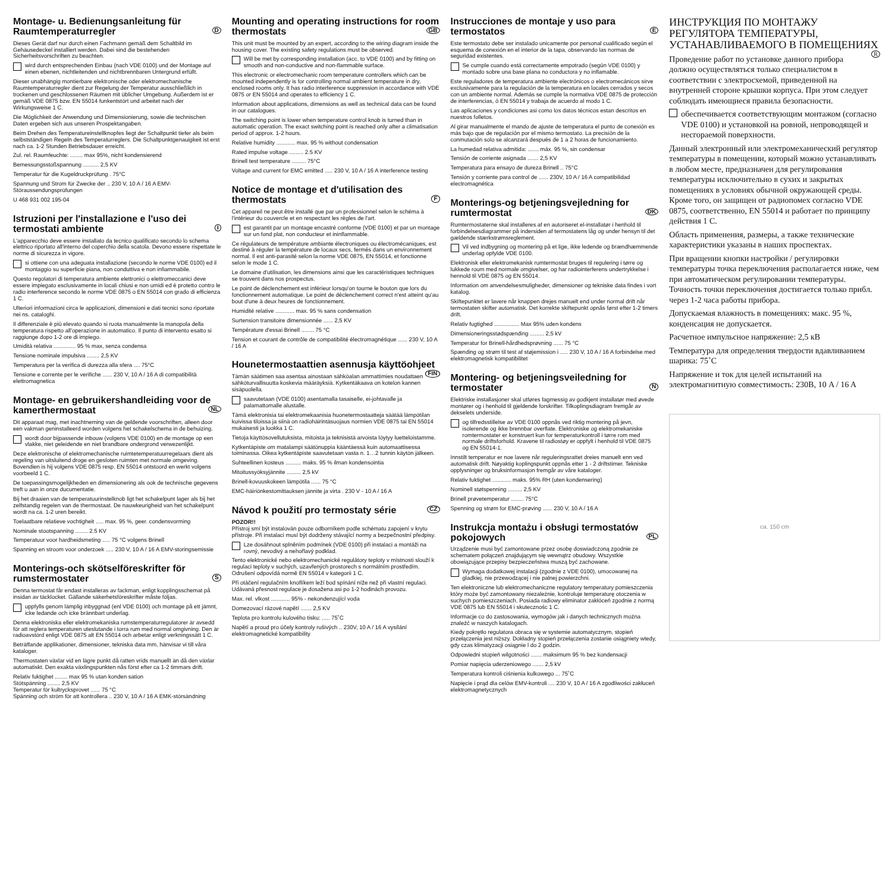Montage- u. Bedienungsanleitung für Raumtemperaturregler D
Dieses Gerät darf nur durch einen Fachmann gemäß dem Schaltbild im Gehäusedeckel installiert werden. Dabei sind die bestehenden Sicherheitsvorschriften zu beachten.
wird durch entsprechenden Einbau (nach VDE 0100) und der Montage auf einen ebenen, nichtleitenden und nichtbrennbaren Untergrund erfüllt.
Dieser unabhängig montierbare elektronische oder elektromechanische Raumtemperaturregler dient zur Regelung der Temperatur ausschließlich in trockenen und geschlossenen Räumen mit üblicher Umgebung. Außerdem ist er gemäß VDE 0875 bzw. EN 55014 funkentstört und arbeitet nach der Wirkungsweise 1 C.
Die Möglichkeit der Anwendung und Dimensionierung, sowie die technischen Daten ergeben sich aus unseren Prospektangaben.
Beim Drehen des Temperatureinstellknopfes liegt der Schaltpunkt tiefer als beim selbstständigen Regeln des Temperaturreglers. Die Schaltpunktgenauigkeit ist erst nach ca. 1-2 Stunden Betriebsdauer erreicht.
Zul. rel. Raumfeuchte: ........ max 95%, nicht kondensierend
Bemessungsstoßspannung .......... 2,5 KV
Temperatur für die Kugeldruckprüfung . 75°C
Spannung und Strom für Zwecke der .. 230 V, 10 A / 16 A EMV-Störaussendungsprüfungen
U 468 931 002 195-04
Istruzioni per l'installazione e l'uso dei termostati ambiente I
L'apparecchio deve essere installato da tecnico qualificato secondo lo schema elettrico riportato all'interno del coperchio della scatola. Devono essere rispettate le norme di sicurezza in vigore.
si ottiene con una adeguata installazione (secondo le norme VDE 0100) ed il montaggio su superficie piana, non conduttiva e non infiammabile.
Questo regolatori di temperatura ambiente elettronici o elettromeccanici deve essere impiegato esclusivamente in locali chiusi e non umidi ed è protetto contro le radio interference secondo le norme VDE 0875 o EN 55014 con grado di efficienza 1 C.
Ulteriori informazioni circa le applicazioni, dimensioni e dati tecnici sono riportate nei ns. cataloghi.
Il differenziale è più elevato quando si ruota manualmente la manopola della temperatura rispetto all'operazione in automatico. Il punto di intervento esatto si raggiunge dopo 1-2 ore di impiego.
Umidità relativa .............. 95 % max, senza condensa
Tensione nominale impulsiva ........ 2,5 KV
Temperatura per la verifica di durezza alla sfera .... 75°C
Tensione e corrente per le verifiche ...... 230 V, 10 A / 16 A di compatibilità elettromagnetica
Montage- en gebruikershandleiding voor de kamerthermostaat NL
Dit apparaat mag, met inachtneming van de geldende voorschriften, alleen door een vakman geninstalleerd worden volgens het schakelschema in de behuizing.
wordt door bijpassende inbouw (volgens VDE 0100) en de montage op een vlakke, niet geleidende en niet brandbare ondergrond verwezenlijkt.
Deze elektronische of elektromechanische ruimtetemperatuurregelaars dient als regeling van uitsluitend droge en gesloten ruimten met normale omgeving. Bovendien is hij volgens VDE 0875 resp. EN 55014 ontstoord en werkt volgens voorbeeld 1 C.
De toepassingsmogelijkheden en dimensionering als ook de technische gegevens treft u aan in onze ducumentatie.
Bij het draaien van de temperatuurinstelknob ligt het schakelpunt lager als bij het zelfstandig regelen van de thermostaat. De nauwkeurigheid van het schakelpunt wordt na ca. 1-2 uren bereikt.
Toelaatbare relatieve vochtigheit ..... max. 95 %, geer. condensvorming
Nominale stootspanning ........ 2.5 KV
Temperatuur voor hardheidsmeting ..... 75 °C volgens Brinell
Spanning en stroom voor onderzoek ..... 230 V, 10 A / 16 A EMV-storingsemissie
Monterings-och skötselföreskrifter för rumstermostater S
Denna termostat får endast installeras av fackman, enligt kopplingsschemat på insidan av täcklocket. Gällande säkerhetsföreskrifter måste följas.
uppfylls genom lämplig inbyggnad (enl VDE 0100) och montage på ett jämnt, icke ledande och icke brännbart underlag.
Denna elektroniska eller elektromekaniska rumstemperaturregulatorer är avsedd för att reglera temperaturen uteslutande i torra rum med normal omgivning. Den är radioavstörd enligt VDE 0875 alt EN 55014 och arbetar enligt verkningssätt 1 C.
Beträffande applikationer, dimensioner, tekniska data mm, hänvisar vi till våra kataloger.
Thermostaten växlar vid en lägre punkt då ratten vrids manuellt än då den växlar automatiskt. Den exakta växlingspunkten nås först efter ca 1-2 timmars drift.
Relativ fuktighet ........ max 95 % utan konden sation
Stötspänning ........ 2,5 KV
Temperatur för kultrycksprovet ...... 75 °C
Spänning och ström för att kontrollera .. 230 V, 10 A / 16 A EMK-störsändning
Mounting and operating instructions for room thermostats GB
This unit must be mounted by an expert, according to the wiring diagram inside the housing cover. The existing safety regulations must be observed.
Will be met by corresponding installation (acc. to VDE 0100) and by fitting on smooth and non-conductive and non-flammable surface.
This electronic or electromechanic room temperature controllers which can be mounted independently is for controlling normal ambient temperature in dry, enclosed rooms only. It has radio interference suppression in accordance with VDE 0875 or EN 55014 and operates to efficiency 1 C.
Information about applications, dimensions as well as technical data can be found in our catalogues.
The switching point is lower when temperature control knob is turned than in automatic operation. The exact switching point is reached only after a climatisation period of approx. 1-2 hours.
Relative humidity ............ max. 95 % without condensation
Rated impulse voltage ......... 2.5 KV
Brinell test temperature ......... 75°C
Voltage and current for EMC emitted ..... 230 V, 10 A / 16 A interference testing
Notice de montage et d'utilisation des thermostats F
Cet appareil ne peut être installé que par un professionnel selon le schéma à l'intérieur du couvercle et en respectant les règles de l'art.
est garantit par un montage encastré conforme (VDE 0100) et par un montage sur un fond plat, non conducteur et ininflammable.
Ce régulateurs de température ambiante électroniques ou électromécaniques, est destiné à réguler la température de locaux secs, fermés dans un environnement normal. Il est anti-parasité selon la norme VDE 0875, EN 55014, et fonctionne selon le mode 1 C.
Le domaine d'utilisation, les dimensions ainsi que les caractéristiques techniques se trouvent dans nos prospectus.
Le point de déclenchement est inférieur lorsqu'on tourne le bouton que lors du fonctionnement automatique. Le point de déclenchement correct n'est atteint qu'au bout d'une à deux heures de fonctionnement.
Humidité relative ............ max. 95 % sans condensation
Surtension transitoire dimensionnée ...... 2,5 KV
Température d'essai Brinell ........ 75 °C
Tension et courant de contrôle de compatibilité électromagnétique ...... 230 V, 10 A / 16 A
Hounetermostaattien asennusja käyttöohjeet FIN
Tämän säätimen saa asentaa ainostaan sähköalan ammattimies noudattaen sähköturvallisuutta koskevia määräyksiä. Kytkentäkaava on kotelon kannen sisäpuolella.
saavutetaan (VDE 0100) asentamalla tasaiselle, ei-johtavalle ja palamattomalle alustalle.
Tämä elektronisia tai elektromekaanisia huonetermostaatteja säätää lämpötilan kuivissa tiloissa ja siinä on radiohäirintäsuojaus normien VDE 0875 tai EN 55014 mukaisesti ja luokka 1 C.
Tietoja käyttösovellutuksista, mitoista ja teknisistä arvoista löytyy luetteloistamme.
Kytkentäpiste om matalampi säätönuppia kääntäessä kuin automaattisessa toiminassa. Oikea kytkentäpiste saavutetaan vasta n. 1…2 tunnin käytön jälkeen.
Suhteellinen kosteus .......... maks. 95 % ilman kondensointia
Mitoitussyöksyjännite ......... 2,5 kV
Brinell-kovuuskokeen lämpötila ...... 75 °C
EMC-häiriönkestomittauksen jännite ja virta . 230 V - 10 A / 16 A
Návod k použití pro termostaty série CZ
POZOR!!
Přístroj smí být instalován pouze odborníkem podle schématu zapojení v krytu přístroje. Při instalaci musí být dodrženy stávající normy a bezpečnostní předpisy.
Lze dosáhnout splněním podmínek (VDE 0100) při instalaci a montáži na rovný, nevodivý a nehořlavý podklad.
Tento elektronické nebo elektromechanické regulátory teploty v místnosti slouží k regulaci teploty v suchých, uzavřených prostorech s normálním prostředím. Odrušení odpovídá normě EN 55014 v kategorii 1 C.
Při otáčení regulačním knoflíkem leží bod spínání níže než při vlastní regulaci. Udávaná přesnost regulace je dosažena asi po 1-2 hodinách provozu.
Max. rel. vlkost ............ 95% - nekondenzující voda
Domezovací rázové napětí ....... 2,5 KV
Teplota pro kontrolu kulového tisku: ..... 75˚C
Napětí a proud pro účely kontroly rušivých .. 230V, 10 A / 16 A vysílání elektromagnetické kompatibility
Instrucciones de montaje y uso para termostatos E
Este termostato debe ser instalado unicamente por personal cualificado según el esquema de conexión en el interior de la tapa, observando las normas de seguridad existentes.
Se cumple cuando está correctamente empotrado (según VDE 0100) y montado sobre una base plana no conductora y no inflamable.
Este reguladores de temperatura ambiente electrónicos o electromecánicos sirve exclusivamente para la regulación de la temperatura en locales cerrados y secos con un ambiente normal. Además se cumple la normativa VDE 0875 de protección de interferencias, ó EN 55014 y trabaja de acuerdo al modo 1 C.
Las aplicaciones y condiciones asi como los datos técnicos estan descritos en nuestros folletos.
Al girar manualmente el mando de ajuste de temperatura el punto de conexión es más bajo que de regulación por el mismo termostato. La precisión de la conmutación solo se alcanzará después de 1 a 2 horas de funcionamiento.
La humedad relativa admitida: ....... máx. 95 %, sin condensar
Tensión de corriente asignada ....... 2,5 KV
Temperatura para ensayo de dureza Brinell .. 75°C
Tensión y corriente para control de ...... 230V, 10 A / 16 A compatibilidad electromagnética
Monterings-og betjeningsvejledning for rumtermostat DK
Rumtermostaterne skal installeres af en autoriseret el-installatør i henhold til forbindelsesdiagrammer på indersiden af termostatens låg og under hensyn til det gældende stærkstrømsreglement.
Vil ved indbygning og montering på et lige, ikke ledende og brændhæmmende underlag opfylde VDE 0100.
Elektronisk eller elektromekanisk rumtermostat bruges til regulering i tørre og lukkede roum med normale omgivelser, og har radiointerferens undertrykkelse i hennold til VDE 0875 og EN 55014.
Information om anvendelsesmuligheder, dimensioner og tekniske data findes i vort katalog.
Skiftepunktet er lavere når knappen drejes manuelt end under normal drift når termostaten skifter automatisk. Det korrekte skiftepunkt opnås først efter 1-2 timers drift.
Relativ fugtighed ................ Max 95% uden kondens
Dimensioneringsstødspænding ......... 2,5 kV
Temperatur for Brinell-hårdhedsprøvning ...... 75 °C
Spænding og strøm til test af støjemission i ..... 230 V, 10 A / 16 A forbindelse med elektromagnetisk kompatibilitet
Montering- og betjeningsveiledning for termostater N
Elektriske installasjoner skal utføres fagmessig av godkjent installatør med øvede montører og i henhold til gjeldende forskrifter. Tilkoplingsdiagram fremgår av dekselets underside.
og tilfredsstillelse av VDE 0100 oppnås ved riktig montering på jevn, isolerende og ikke brennbar overflate. Elektroniske og elektromekaniske romtermostater er konstruert kun for temperaturkontroll i tørre rom med normale driftsforhold. Kravene til radiostøy er oppfylt i henhold til VDE 0875 og EN 55014-1.
Innstilt temperatur er noe lavere når reguleringsrattet dreies manuelt enn ved automatisk drift. Nøyaktig koplingspunkt oppnås etter 1 - 2 driftstimer. Tekniske opplysninger og bruksinformasjon fremgår av våre kataloger.
Relativ fuktighet ............ maks. 95% RH (uten kondensering)
Nominell støtspenning ......... 2,5 KV
Brinell prøvetemperatur ........ 75°C
Spenning og strøm for EMC-prøving ...... 230 V, 10 A / 16 A
Instrukcja montażu i obsługi termostatów pokojowych PL
Urządzenie musi być zamontowane przez osobę doswiadczoną zgodnie ze schematem połączeń znajdującym się wewnątrz obudowy. Wszystkie obowiązujące przepisy bezpieczeństwa muszą być zachowane.
Wymaga dodatkowej instalacji (zgodnie z VDE 0100), umocowanej na gladkiej, nie przewodzącej i nie palnej powierzchni.
Ten elektroniczne lub elektromechaniczne regulatory temperatury pomieszczenia który może być zamontowany niezależnie, kontroluje temperaturę otoczenia w suchych pomieszczeniach. Posiada radiowy eliminator zakłóceń zgodnie z normą VDE 0875 lub EN 55014 i skutecznośc 1 C.
Informacje co do zastosowania, wymogów jak i danych technicznych można znaleźć w naszych katalogach.
Kiedy pokrętło regulatora obraca się w systemie automatycznym, stopień przełączenia jest niższy. Dokładny stopień przełączenia zostanie osiągniety wtedy, gdy czas klimatyzacji osiągnie l do 2 godzin.
Odpowiedni stopień wilgotności ....... maksimum 95 % bez kondensacji
Pomiar napięcia uderzeniowego ....... 2,5 kV
Temperatura kontroli ciśnienia kulkowego ... 75˚C
Napięcie i prąd dla celów EMV-kontroli .... 230 V, 10 A / 16 A zgodliwości zakłuceń elektromagnetycznych
ИНСТРУКЦИЯ ПО МОНТАЖУ РЕГУЛЯТОРА ТЕМПЕРАТУРЫ, УСТАНАВЛИВАЕМОГО В ПОМЕЩЕНИЯХ R
Проведение работ по установке данного прибора должно осуществляться только специалистом в соответствии с электросхемой, приведенной на внутренней стороне крышки корпуса. При этом следует соблюдать имеющиеся правила безопасности.
обеспечивается соответствующим монтажом (согласно VDE 0100) и установкой на ровной, непроводящей и несгораемой поверхности.
Данный электронный или электромеханический регулятор температуры в помещении, который можно устанавливать в любом месте, предназначен для регулирования температуры исключительно в сухих и закрытых помещениях в условиях обычной окружающей среды. Кроме того, он защищен от радиопомех согласно VDE 0875, соответственно, EN 55014 и работает по принципу действия 1 C.
Область применения, размеры, а также технические характеристики указаны в наших проспектах.
При вращении кнопки настройки / регулировки температуры точка переключения располагается ниже, чем при автоматическом регулировании температуры. Точность точки переключения достигается только прибл. через 1-2 часа работы прибора.
Допускаемая влажность в помещениях: макс. 95 %, конденсация не допускается.
Расчетное импульсное напряжение: 2,5 кВ
Температура для определения твердости вдавливанием шарика: 75˚C
Напряжение и ток для целей испытаний на электромагнитную совместимость: 230В, 10 A / 16 A
ca. 150 cm